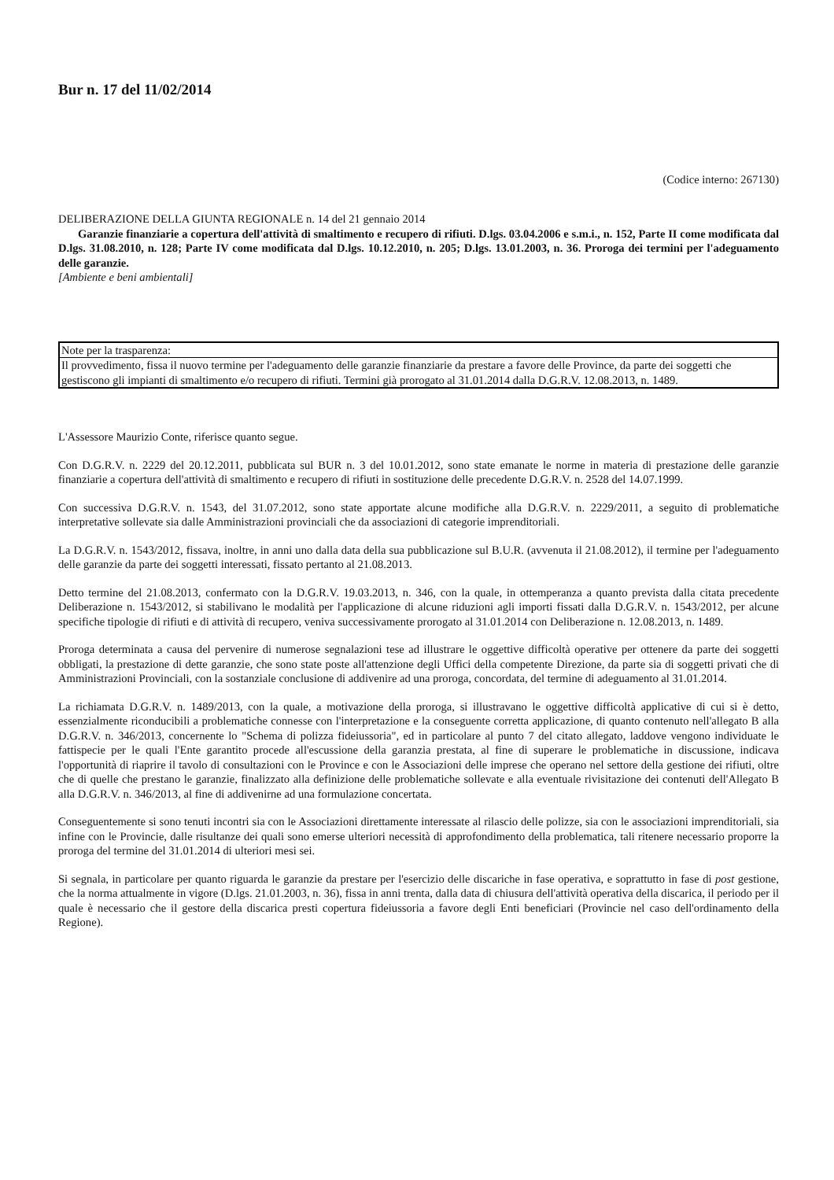Bur n. 17 del 11/02/2014
(Codice interno: 267130)
DELIBERAZIONE DELLA GIUNTA REGIONALE n. 14 del 21 gennaio 2014
Garanzie finanziarie a copertura dell'attività di smaltimento e recupero di rifiuti. D.lgs. 03.04.2006 e s.m.i., n. 152, Parte II come modificata dal D.lgs. 31.08.2010, n. 128; Parte IV come modificata dal D.lgs. 10.12.2010, n. 205; D.lgs. 13.01.2003, n. 36. Proroga dei termini per l'adeguamento delle garanzie.
[Ambiente e beni ambientali]
| Note per la trasparenza: |
| Il provvedimento, fissa il nuovo termine per l'adeguamento delle garanzie finanziarie da prestare a favore delle Province, da parte dei soggetti che gestiscono gli impianti di smaltimento e/o recupero di rifiuti. Termini già prorogato al 31.01.2014 dalla D.G.R.V. 12.08.2013, n. 1489. |
L'Assessore Maurizio Conte, riferisce quanto segue.
Con D.G.R.V. n. 2229 del 20.12.2011, pubblicata sul BUR n. 3 del 10.01.2012, sono state emanate le norme in materia di prestazione delle garanzie finanziarie a copertura dell'attività di smaltimento e recupero di rifiuti in sostituzione delle precedente D.G.R.V. n. 2528 del 14.07.1999.
Con successiva D.G.R.V. n. 1543, del 31.07.2012, sono state apportate alcune modifiche alla D.G.R.V. n. 2229/2011, a seguito di problematiche interpretative sollevate sia dalle Amministrazioni provinciali che da associazioni di categorie imprenditoriali.
La D.G.R.V. n. 1543/2012, fissava, inoltre, in anni uno dalla data della sua pubblicazione sul B.U.R. (avvenuta il 21.08.2012), il termine per l'adeguamento delle garanzie da parte dei soggetti interessati, fissato pertanto al 21.08.2013.
Detto termine del 21.08.2013, confermato con la D.G.R.V. 19.03.2013, n. 346, con la quale, in ottemperanza a quanto prevista dalla citata precedente Deliberazione n. 1543/2012, si stabilivano le modalità per l'applicazione di alcune riduzioni agli importi fissati dalla D.G.R.V. n. 1543/2012, per alcune specifiche tipologie di rifiuti e di attività di recupero, veniva successivamente prorogato al 31.01.2014 con Deliberazione n. 12.08.2013, n. 1489.
Proroga determinata a causa del pervenire di numerose segnalazioni tese ad illustrare le oggettive difficoltà operative per ottenere da parte dei soggetti obbligati, la prestazione di dette garanzie, che sono state poste all'attenzione degli Uffici della competente Direzione, da parte sia di soggetti privati che di Amministrazioni Provinciali, con la sostanziale conclusione di addivenire ad una proroga, concordata, del termine di adeguamento al 31.01.2014.
La richiamata D.G.R.V. n. 1489/2013, con la quale, a motivazione della proroga, si illustravano le oggettive difficoltà applicative di cui si è detto, essenzialmente riconducibili a problematiche connesse con l'interpretazione e la conseguente corretta applicazione, di quanto contenuto nell'allegato B alla D.G.R.V. n. 346/2013, concernente lo "Schema di polizza fideiussoria", ed in particolare al punto 7 del citato allegato, laddove vengono individuate le fattispecie per le quali l'Ente garantito procede all'escussione della garanzia prestata, al fine di superare le problematiche in discussione, indicava l'opportunità di riaprire il tavolo di consultazioni con le Province e con le Associazioni delle imprese che operano nel settore della gestione dei rifiuti, oltre che di quelle che prestano le garanzie, finalizzato alla definizione delle problematiche sollevate e alla eventuale rivisitazione dei contenuti dell'Allegato B alla D.G.R.V. n. 346/2013, al fine di addivenirne ad una formulazione concertata.
Conseguentemente si sono tenuti incontri sia con le Associazioni direttamente interessate al rilascio delle polizze, sia con le associazioni imprenditoriali, sia infine con le Provincie, dalle risultanze dei quali sono emerse ulteriori necessità di approfondimento della problematica, tali ritenere necessario proporre la proroga del termine del 31.01.2014 di ulteriori mesi sei.
Si segnala, in particolare per quanto riguarda le garanzie da prestare per l'esercizio delle discariche in fase operativa, e soprattutto in fase di post gestione, che la norma attualmente in vigore (D.lgs. 21.01.2003, n. 36), fissa in anni trenta, dalla data di chiusura dell'attività operativa della discarica, il periodo per il quale è necessario che il gestore della discarica presti copertura fideiussoria a favore degli Enti beneficiari (Provincie nel caso dell'ordinamento della Regione).